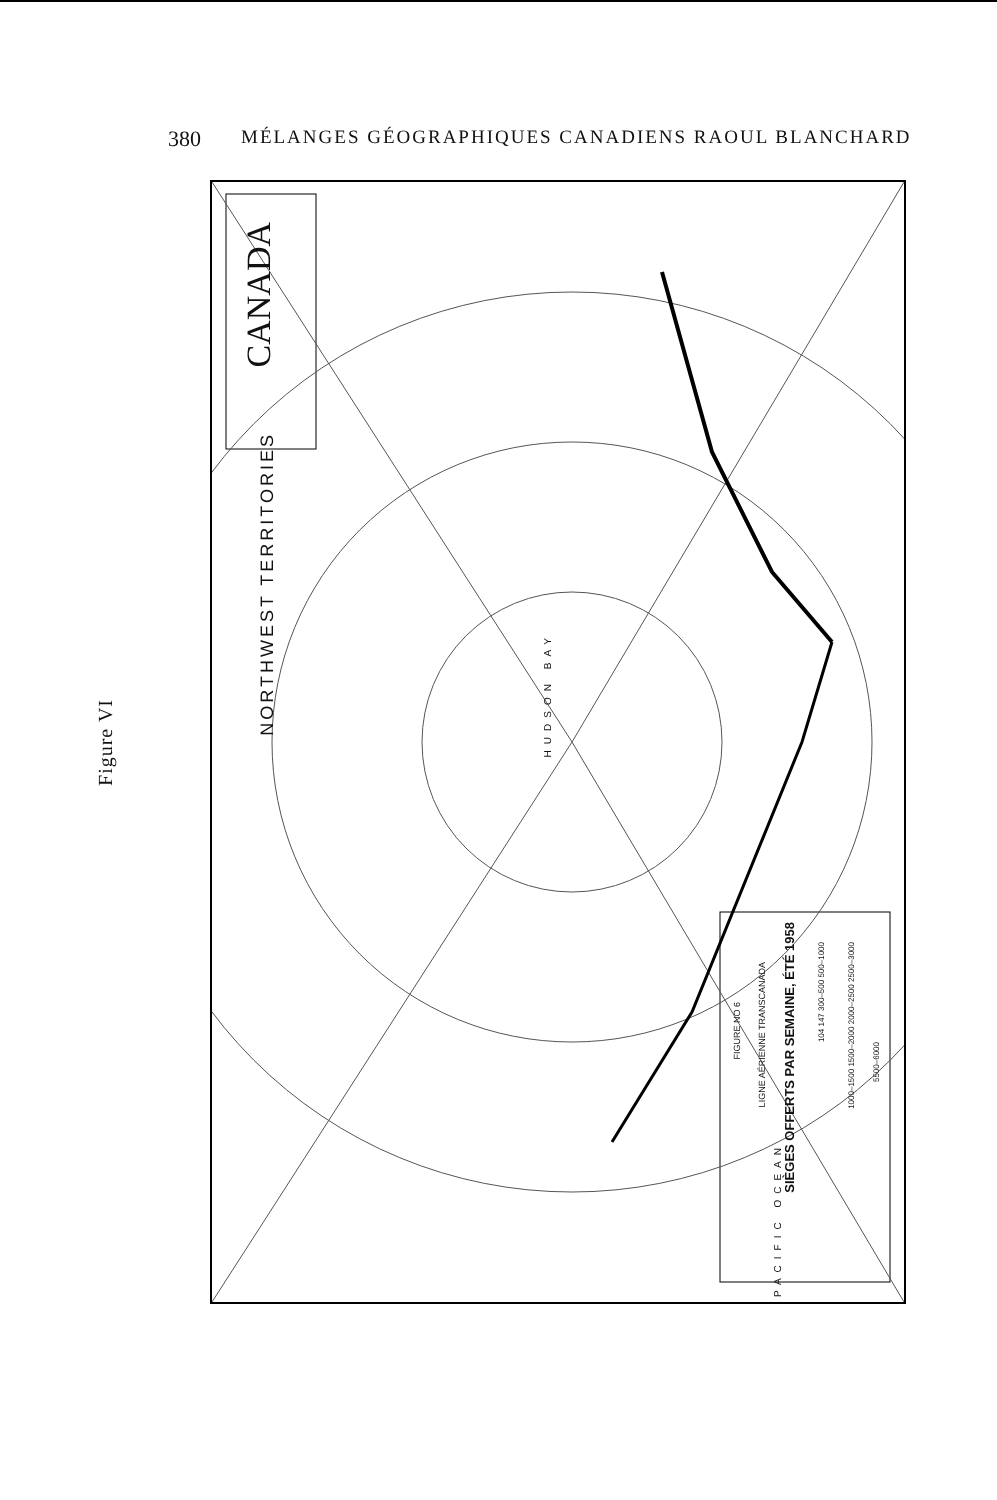380 MÉLANGES GÉOGRAPHIQUES CANADIENS RAOUL BLANCHARD
Figure VI
CANADA
NORTHWEST TERRITORIES
HUDSON BAY
PACIFIC OCEAN
FIGURE NO 6
LIGNE AÉRIENNE TRANSCANADA
SIÈGES OFFERTS PAR SEMAINE, ÉTÉ 1958
104 147 300–500 500–1000
1000–1500 1500–2000 2000–2500 2500–3000
5500–6000